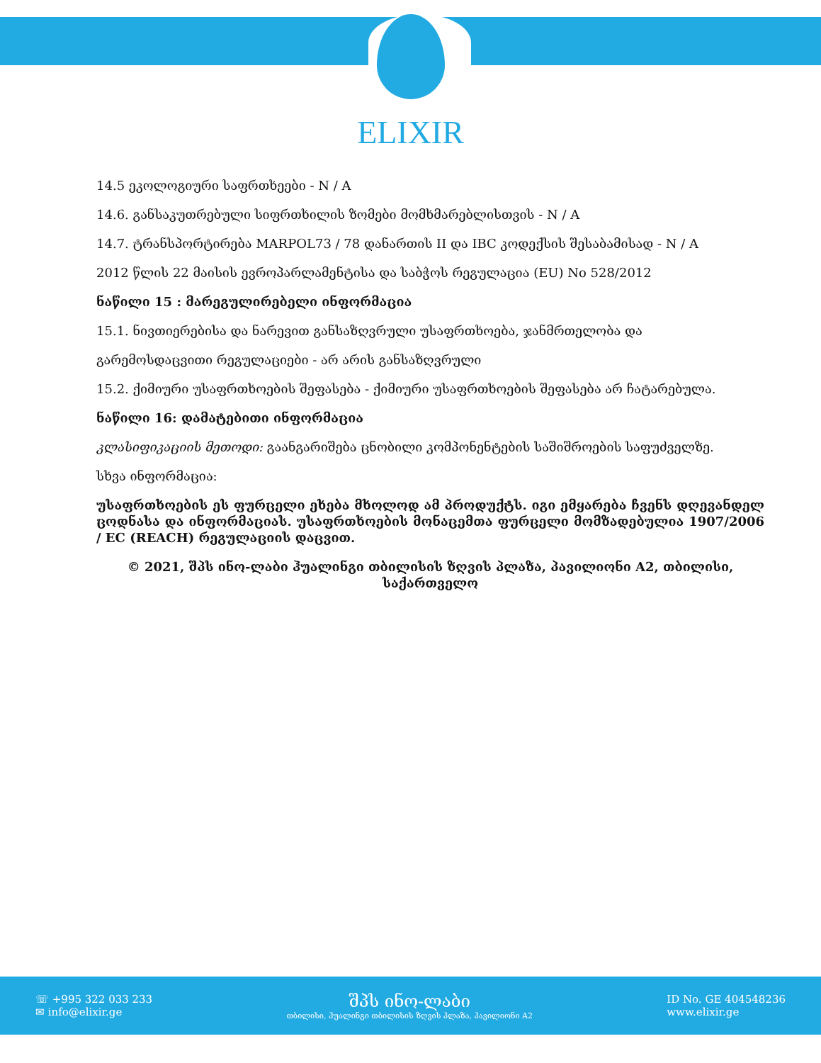ELIXIR
14.5 ეკოლოგიური საფრთხეები - N / A
14.6. განსაკუთრებული სიფრთხილის ზომები მომხმარებლისთვის - N / A
14.7. ტრანსპორტირება MARPOL73 / 78 დანართის II და IBC კოდექსის შესაბამისად - N / A
2012 წლის 22 მაისის ევროპარლამენტისა და საბჭოს რეგულაცია (EU) No 528/2012
ნაწილი 15 : მარეგულირებელი ინფორმაცია
15.1. ნივთიერებისა და ნარევით განსაზღვრული უსაფრთხოება, ჯანმრთელობა და
გარემოსდაცვითი რეგულაციები - არ არის განსაზღვრული
15.2. ქიმიური უსაფრთხოების შეფასება - ქიმიური უსაფრთხოების შეფასება არ ჩატარებულა.
ნაწილი 16: დამატებითი ინფორმაცია
კლასიფიკაციის მეთოდი: გაანგარიშება ცნობილი კომპონენტების საშიშროების საფუძველზე.
სხვა ინფორმაცია:
უსაფრთხოების ეს ფურცელი ეხება მხოლოდ ამ პროდუქტს. იგი ემყარება ჩვენს დღევანდელ ცოდნასა და ინფორმაციას. უსაფრთხოების მონაცემთა ფურცელი მომზადებულია 1907/2006 / EC (REACH) რეგულაციის დაცვით.
© 2021, შპს ინო-ლაბი ჰუალინგი თბილისის ზღვის პლაზა, პავილიონი A2, თბილისი, საქართველო
☏ +995 322 033 233
✉ info@elixir.ge
შპს ინო-ლაბი
თბილისი, ჰუალინგი თბილისის ზღვის პლაზა, პავილიონი A2
ID No. GE 404548236
www.elixir.ge